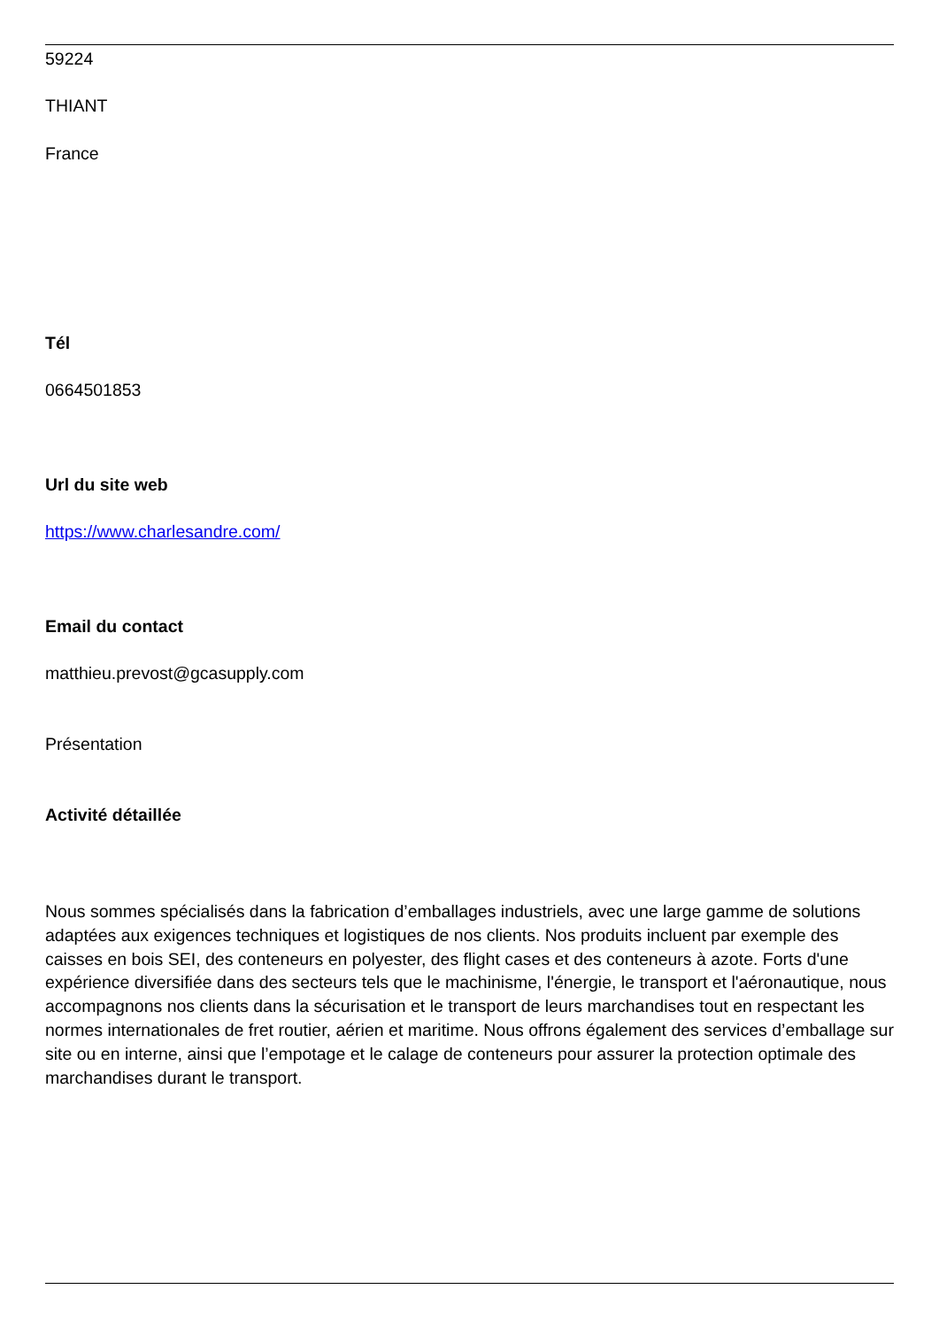59224
THIANT
France
Tél
0664501853
Url du site web
https://www.charlesandre.com/
Email du contact
matthieu.prevost@gcasupply.com
Présentation
Activité détaillée
Nous sommes spécialisés dans la fabrication d’emballages industriels, avec une large gamme de solutions adaptées aux exigences techniques et logistiques de nos clients. Nos produits incluent par exemple des caisses en bois SEI, des conteneurs en polyester, des flight cases et des conteneurs à azote. Forts d'une expérience diversifiée dans des secteurs tels que le machinisme, l'énergie, le transport et l'aéronautique, nous accompagnons nos clients dans la sécurisation et le transport de leurs marchandises tout en respectant les normes internationales de fret routier, aérien et maritime. Nous offrons également des services d’emballage sur site ou en interne, ainsi que l’empotage et le calage de conteneurs pour assurer la protection optimale des marchandises durant le transport.